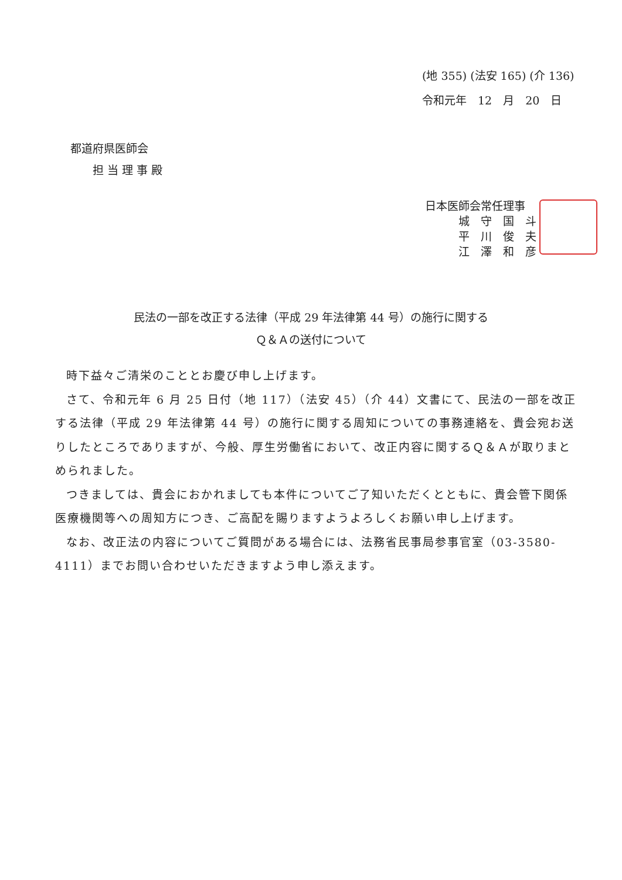(地 355) (法安 165) (介 136)
令和元年　12　月　20　日
都道府県医師会
　　担 当 理 事 殿
日本医師会常任理事
　　　城　守　国　斗
　　　平　川　俊　夫
　　　江　澤　和　彦
民法の一部を改正する法律（平成 29 年法律第 44 号）の施行に関する
Ｑ＆Ａの送付について
時下益々ご清栄のこととお慶び申し上げます。
さて、令和元年 6 月 25 日付（地 117）（法安 45）（介 44）文書にて、民法の一部を改正する法律（平成 29 年法律第 44 号）の施行に関する周知についての事務連絡を、貴会宛お送りしたところでありますが、今般、厚生労働省において、改正内容に関するＱ＆Ａが取りまとめられました。
つきましては、貴会におかれましても本件についてご了知いただくとともに、貴会管下関係医療機関等への周知方につき、ご高配を賜りますようよろしくお願い申し上げます。
なお、改正法の内容についてご質問がある場合には、法務省民事局参事官室（03-3580-4111）までお問い合わせいただきますよう申し添えます。